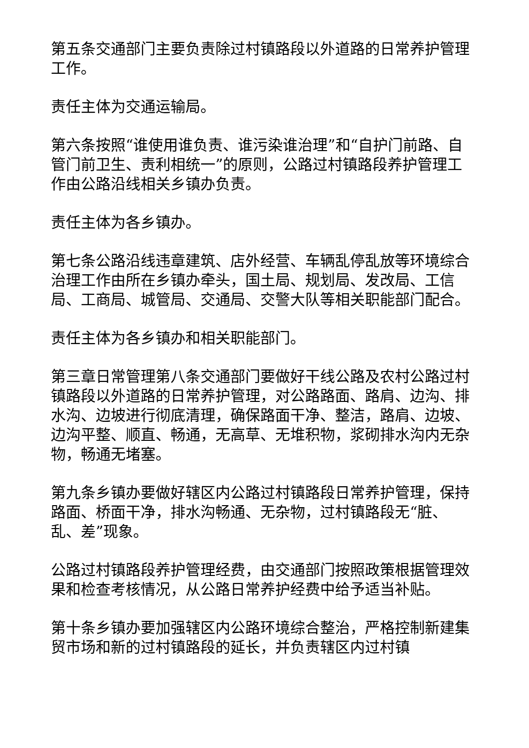第五条交通部门主要负责除过村镇路段以外道路的日常养护管理工作。
责任主体为交通运输局。
第六条按照“谁使用谁负责、谁污染谁治理”和“自护门前路、自管门前卫生、责利相统一”的原则，公路过村镇路段养护管理工作由公路沿线相关乡镇办负责。
责任主体为各乡镇办。
第七条公路沿线违章建筑、店外经营、车辆乱停乱放等环境综合治理工作由所在乡镇办牵头，国土局、规划局、发改局、工信局、工商局、城管局、交通局、交警大队等相关职能部门配合。
责任主体为各乡镇办和相关职能部门。
第三章日常管理第八条交通部门要做好干线公路及农村公路过村镇路段以外道路的日常养护管理，对公路路面、路肩、边沟、排水沟、边坡进行彻底清理，确保路面干净、整洁，路肩、边坡、边沟平整、顺直、畅通，无高草、无堆积物，浆砌排水沟内无杂物，畅通无堵塞。
第九条乡镇办要做好辖区内公路过村镇路段日常养护管理，保持路面、桥面干净，排水沟畅通、无杂物，过村镇路段无“脏、乱、差”现象。
公路过村镇路段养护管理经费，由交通部门按照政策根据管理效果和检查考核情况，从公路日常养护经费中给予适当补贴。
第十条乡镇办要加强辖区内公路环境综合整治，严格控制新建集贸市场和新的过村镇路段的延长，并负责辖区内过村镇